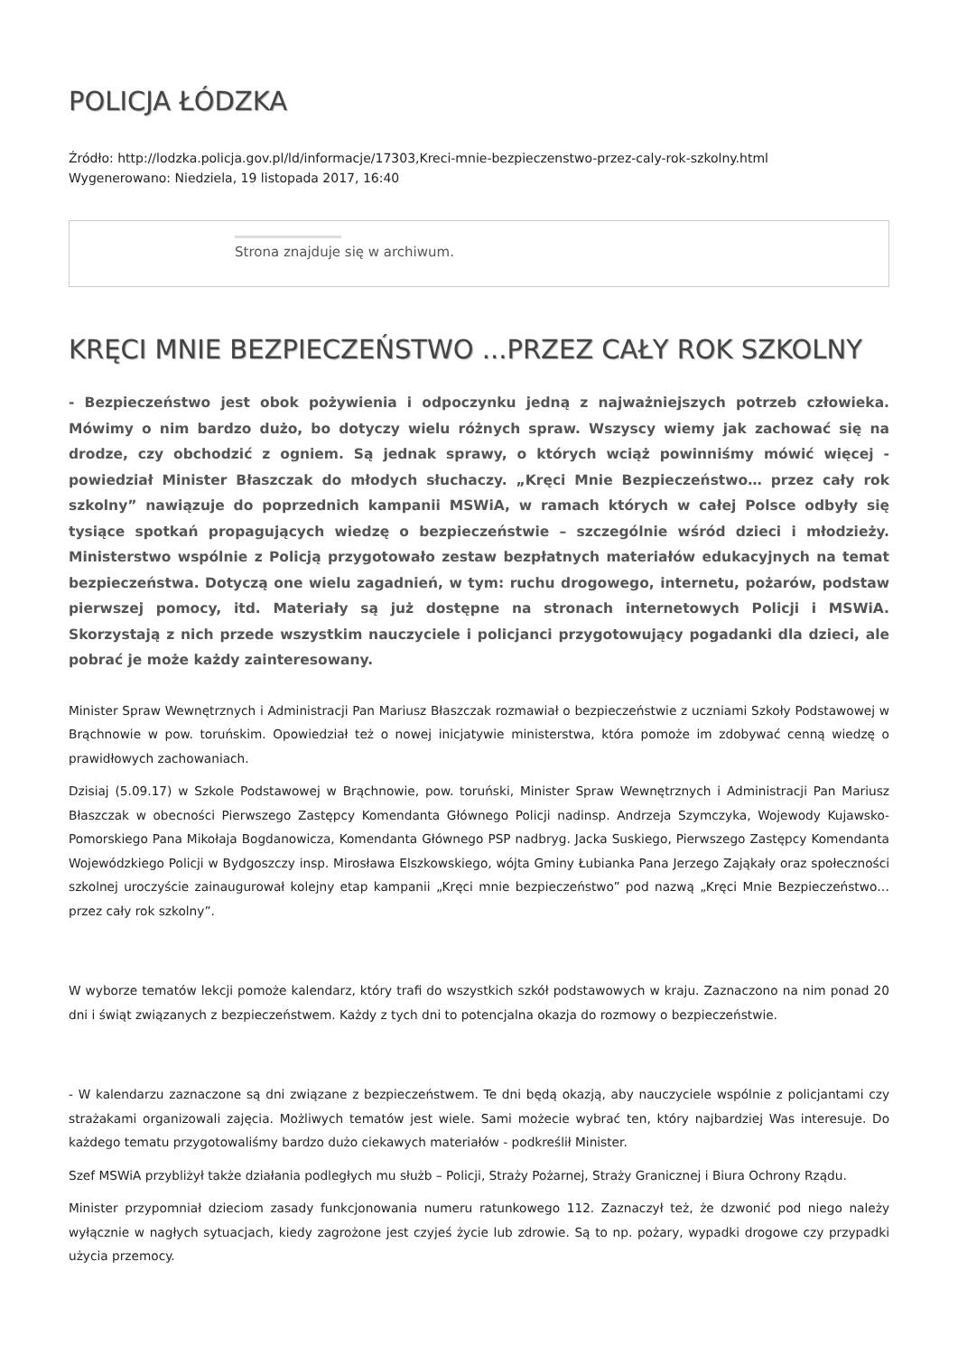POLICJA ŁÓDZKA
Źródło: http://lodzka.policja.gov.pl/ld/informacje/17303,Kreci-mnie-bezpieczenstwo-przez-caly-rok-szkolny.html
Wygenerowano: Niedziela, 19 listopada 2017, 16:40
Strona znajduje się w archiwum.
KRĘCI MNIE BEZPIECZEŃSTWO ...PRZEZ CAŁY ROK SZKOLNY
- Bezpieczeństwo jest obok pożywienia i odpoczynku jedną z najważniejszych potrzeb człowieka. Mówimy o nim bardzo dużo, bo dotyczy wielu różnych spraw. Wszyscy wiemy jak zachować się na drodze, czy obchodzić z ogniem. Są jednak sprawy, o których wciąż powinniśmy mówić więcej - powiedział Minister Błaszczak do młodych słuchaczy. „Kręci Mnie Bezpieczeństwo… przez cały rok szkolny” nawiązuje do poprzednich kampanii MSWiA, w ramach których w całej Polsce odbyły się tysiące spotkań propagujących wiedzę o bezpieczeństwie – szczególnie wśród dzieci i młodzieży. Ministerstwo wspólnie z Policją przygotowało zestaw bezpłatnych materiałów edukacyjnych na temat bezpieczeństwa. Dotyczą one wielu zagadnień, w tym: ruchu drogowego, internetu, pożarów, podstaw pierwszej pomocy, itd. Materiały są już dostępne na stronach internetowych Policji i MSWiA. Skorzystają z nich przede wszystkim nauczyciele i policjanci przygotowujący pogadanki dla dzieci, ale pobrać je może każdy zainteresowany.
Minister Spraw Wewnętrznych i Administracji Pan Mariusz Błaszczak rozmawiał o bezpieczeństwie z uczniami Szkoły Podstawowej w Brąchnowie w pow. toruńskim. Opowiedział też o nowej inicjatywie ministerstwa, która pomoże im zdobywać cenną wiedzę o prawidłowych zachowaniach.
Dzisiaj (5.09.17) w Szkole Podstawowej w Brąchnowie, pow. toruński, Minister Spraw Wewnętrznych i Administracji Pan Mariusz Błaszczak w obecności Pierwszego Zastępcy Komendanta Głównego Policji nadinsp. Andrzeja Szymczyka, Wojewody Kujawsko-Pomorskiego Pana Mikołaja Bogdanowicza, Komendanta Głównego PSP nadbryg. Jacka Suskiego, Pierwszego Zastępcy Komendanta Wojewódzkiego Policji w Bydgoszczy insp. Mirosława Elszkowskiego, wójta Gminy Łubianka Pana Jerzego Zająkały oraz społeczności szkolnej uroczyście zainaugurował kolejny etap kampanii „Kręci mnie bezpieczeństwo” pod nazwą „Kręci Mnie Bezpieczeństwo… przez cały rok szkolny”.
W wyborze tematów lekcji pomoże kalendarz, który trafi do wszystkich szkół podstawowych w kraju. Zaznaczono na nim ponad 20 dni i świąt związanych z bezpieczeństwem. Każdy z tych dni to potencjalna okazja do rozmowy o bezpieczeństwie.
- W kalendarzu zaznaczone są dni związane z bezpieczeństwem. Te dni będą okazją, aby nauczyciele wspólnie z policjantami czy strażakami organizowali zajęcia. Możliwych tematów jest wiele. Sami możecie wybrać ten, który najbardziej Was interesuje. Do każdego tematu przygotowaliśmy bardzo dużo ciekawych materiałów - podkreślił Minister.
Szef MSWiA przybliżył także działania podległych mu służb – Policji, Straży Pożarnej, Straży Granicznej i Biura Ochrony Rządu.
Minister przypomniał dzieciom zasady funkcjonowania numeru ratunkowego 112. Zaznaczył też, że dzwonić pod niego należy wyłącznie w nagłych sytuacjach, kiedy zagrożone jest czyjeś życie lub zdrowie. Są to np. pożary, wypadki drogowe czy przypadki użycia przemocy.